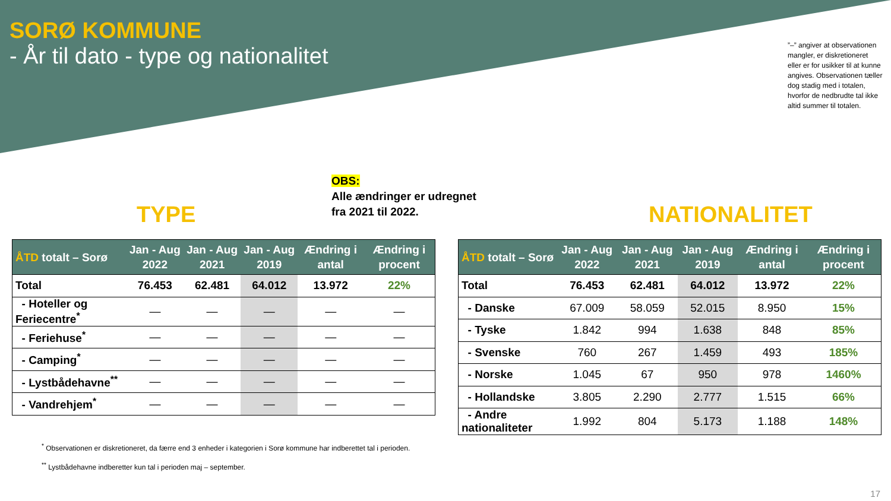SORØ KOMMUNE
- År til dato - type og nationalitet
”–” angiver at observationen mangler, er diskretioneret eller er for usikker til at kunne angives. Observationen tæller dog stadig med i totalen, hvorfor de nedbrudte tal ikke altid summer til totalen.
OBS:
Alle ændringer er udregnet
fra 2021 til 2022.
TYPE NATIONALITET
| ÅTD totalt – Sorø | Jan - Aug 2022 | Jan - Aug 2021 | Jan - Aug 2019 | Ændring i antal | Ændring i procent |
| --- | --- | --- | --- | --- | --- |
| Total | 76.453 | 62.481 | 64.012 | 13.972 | 22% |
| - Hoteller og Feriecentre<sup>*</sup> | — | — | — | — | — |
| - Feriehuse<sup>*</sup> | — | — | — | — | — |
| - Camping<sup>*</sup> | — | — | — | — | — |
| - Lystbådehavne<sup>**</sup> | — | — | — | — | — |
| - Vandrehjem<sup>*</sup> | — | — | — | — | — |
| ÅTD totalt – Sorø | Jan - Aug 2022 | Jan - Aug 2021 | Jan - Aug 2019 | Ændring i antal | Ændring i procent |
| --- | --- | --- | --- | --- | --- |
| Total | 76.453 | 62.481 | 64.012 | 13.972 | 22% |
| - Danske | 67.009 | 58.059 | 52.015 | 8.950 | 15% |
| - Tyske | 1.842 | 994 | 1.638 | 848 | 85% |
| - Svenske | 760 | 267 | 1.459 | 493 | 185% |
| - Norske | 1.045 | 67 | 950 | 978 | 1460% |
| - Hollandske | 3.805 | 2.290 | 2.777 | 1.515 | 66% |
| - Andre nationaliteter | 1.992 | 804 | 5.173 | 1.188 | 148% |
<sup>*</sup> Observationen er diskretioneret, da færre end 3 enheder i kategorien i Sorø kommune har indberettet tal i perioden.
<sup>**</sup> Lystbådehavne indberetter kun tal i perioden maj – september.
17